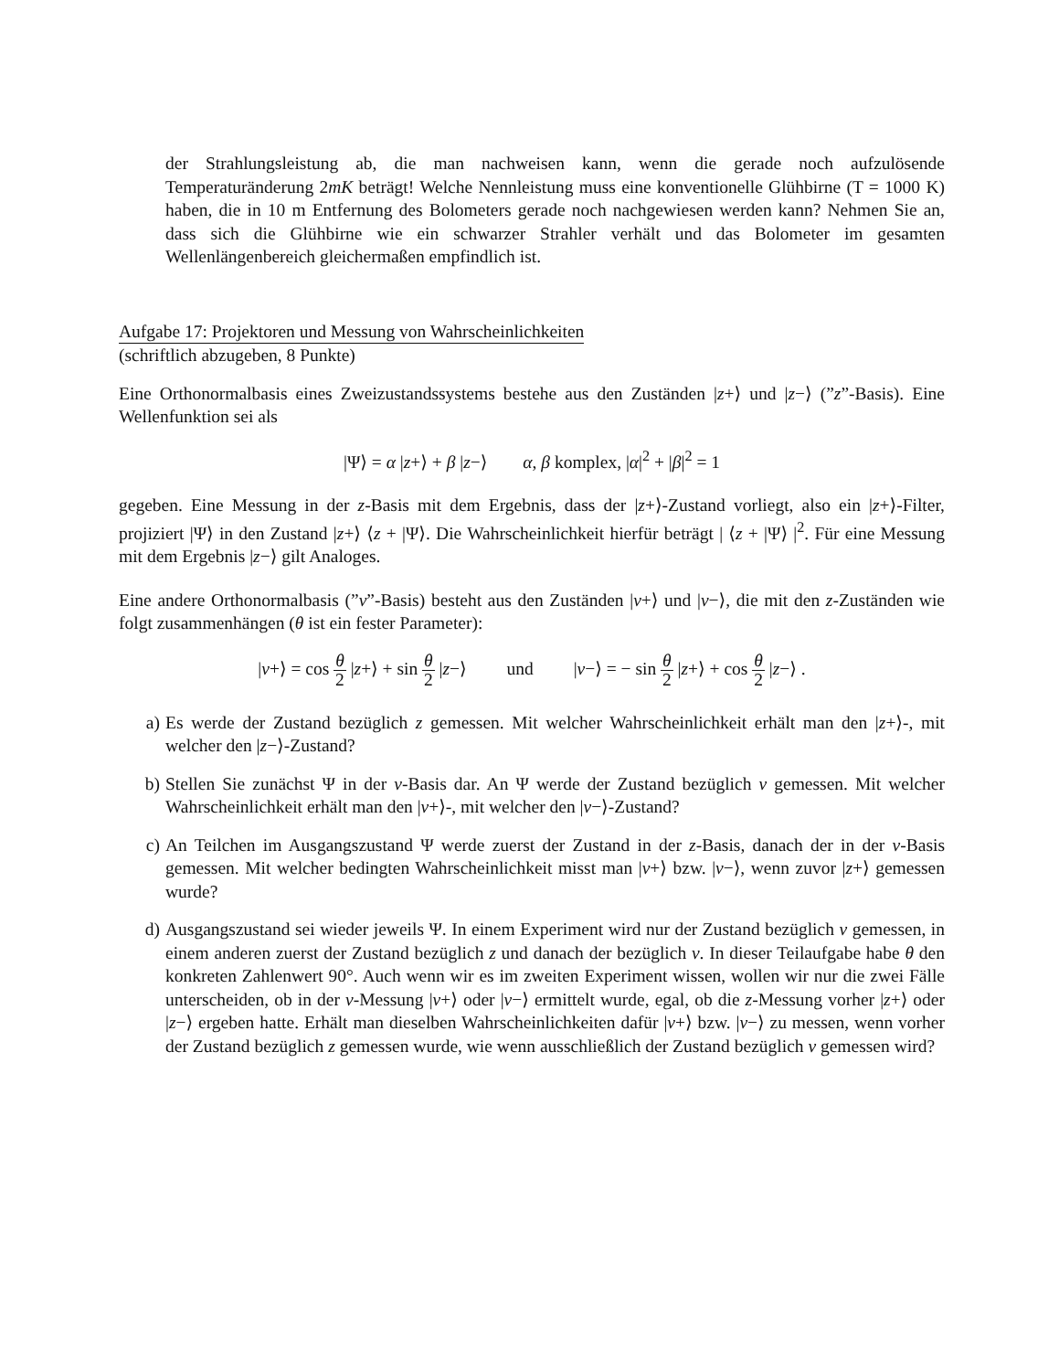der Strahlungsleistung ab, die man nachweisen kann, wenn die gerade noch aufzulösende Temperaturänderung 2mK beträgt! Welche Nennleistung muss eine konventionelle Glühbirne (T = 1000 K) haben, die in 10 m Entfernung des Bolometers gerade noch nachgewiesen werden kann? Nehmen Sie an, dass sich die Glühbirne wie ein schwarzer Strahler verhält und das Bolometer im gesamten Wellenlängenbereich gleichermaßen empfindlich ist.
Aufgabe 17: Projektoren und Messung von Wahrscheinlichkeiten
(schriftlich abzugeben, 8 Punkte)
Eine Orthonormalbasis eines Zweizustandssystems bestehe aus den Zuständen |z+⟩ und |z−⟩ (”z”-Basis). Eine Wellenfunktion sei als
|Ψ⟩ = α |z+⟩ + β |z−⟩ α, β komplex, |α|<sup>2</sup> + |β|<sup>2</sup> = 1
gegeben. Eine Messung in der z-Basis mit dem Ergebnis, dass der |z+⟩-Zustand vorliegt, also ein |z+⟩-Filter, projiziert |Ψ⟩ in den Zustand |z+⟩ ⟨z + |Ψ⟩. Die Wahrscheinlichkeit hierfür beträgt | ⟨z + |Ψ⟩ |<sup>2</sup>. Für eine Messung mit dem Ergebnis |z−⟩ gilt Analoges.
Eine andere Orthonormalbasis (”v”-Basis) besteht aus den Zuständen |v+⟩ und |v−⟩, die mit den z-Zuständen wie folgt zusammenhängen (θ ist ein fester Parameter):
|v+⟩ = cos θ 2 |z+⟩ + sin θ 2 |z−⟩ und |v−⟩ = − sin θ 2 |z+⟩ + cos θ 2 |z−⟩ .
a) Es werde der Zustand bezüglich z gemessen. Mit welcher Wahrscheinlichkeit erhält man den |z+⟩-, mit welcher den |z−⟩-Zustand?
b) Stellen Sie zunächst Ψ in der v-Basis dar. An Ψ werde der Zustand bezüglich v gemessen. Mit welcher Wahrscheinlichkeit erhält man den |v+⟩-, mit welcher den |v−⟩-Zustand?
c) An Teilchen im Ausgangszustand Ψ werde zuerst der Zustand in der z-Basis, danach der in der v-Basis gemessen. Mit welcher bedingten Wahrscheinlichkeit misst man |v+⟩ bzw. |v−⟩, wenn zuvor |z+⟩ gemessen wurde?
d) Ausgangszustand sei wieder jeweils Ψ. In einem Experiment wird nur der Zustand bezüglich v gemessen, in einem anderen zuerst der Zustand bezüglich z und danach der bezüglich v. In dieser Teilaufgabe habe θ den konkreten Zahlenwert 90°. Auch wenn wir es im zweiten Experiment wissen, wollen wir nur die zwei Fälle unterscheiden, ob in der v-Messung |v+⟩ oder |v−⟩ ermittelt wurde, egal, ob die z-Messung vorher |z+⟩ oder |z−⟩ ergeben hatte. Erhält man dieselben Wahrscheinlichkeiten dafür |v+⟩ bzw. |v−⟩ zu messen, wenn vorher der Zustand bezüglich z gemessen wurde, wie wenn ausschließlich der Zustand bezüglich v gemessen wird?